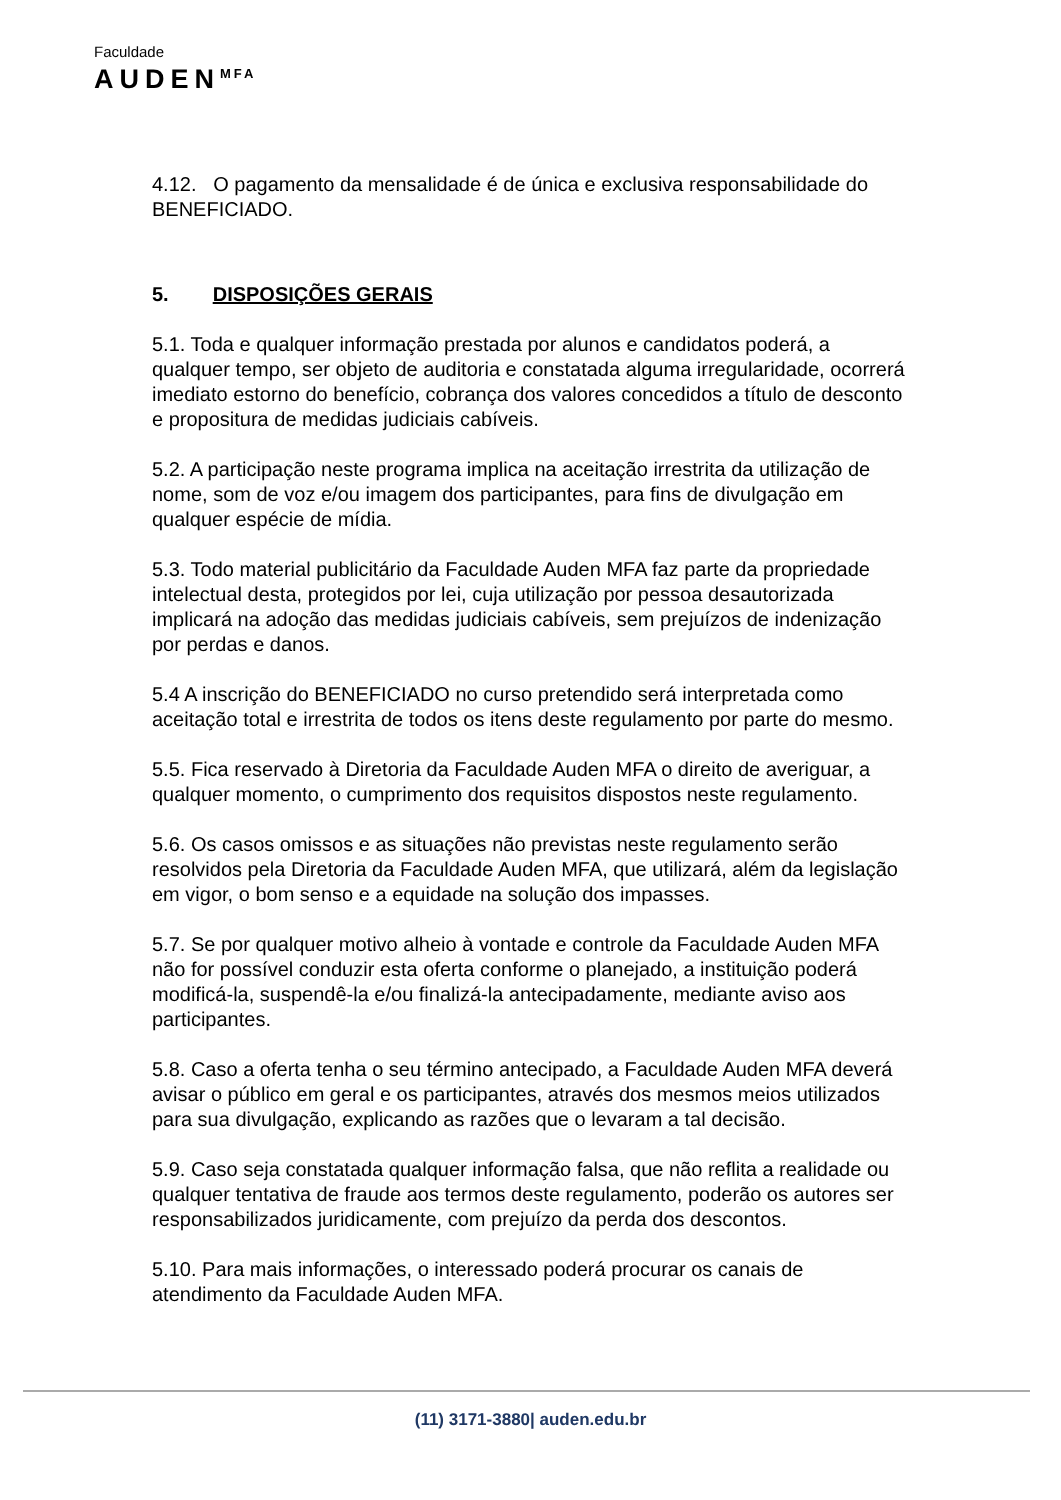Faculdade
AUDEN<sup>MFA</sup>
4.12. O pagamento da mensalidade é de única e exclusiva responsabilidade do BENEFICIADO.
5. DISPOSIÇÕES GERAIS
5.1. Toda e qualquer informação prestada por alunos e candidatos poderá, a qualquer tempo, ser objeto de auditoria e constatada alguma irregularidade, ocorrerá imediato estorno do benefício, cobrança dos valores concedidos a título de desconto e propositura de medidas judiciais cabíveis.
5.2. A participação neste programa implica na aceitação irrestrita da utilização de nome, som de voz e/ou imagem dos participantes, para fins de divulgação em qualquer espécie de mídia.
5.3. Todo material publicitário da Faculdade Auden MFA faz parte da propriedade intelectual desta, protegidos por lei, cuja utilização por pessoa desautorizada implicará na adoção das medidas judiciais cabíveis, sem prejuízos de indenização por perdas e danos.
5.4 A inscrição do BENEFICIADO no curso pretendido será interpretada como aceitação total e irrestrita de todos os itens deste regulamento por parte do mesmo.
5.5. Fica reservado à Diretoria da Faculdade Auden MFA o direito de averiguar, a qualquer momento, o cumprimento dos requisitos dispostos neste regulamento.
5.6. Os casos omissos e as situações não previstas neste regulamento serão resolvidos pela Diretoria da Faculdade Auden MFA, que utilizará, além da legislação em vigor, o bom senso e a equidade na solução dos impasses.
5.7. Se por qualquer motivo alheio à vontade e controle da Faculdade Auden MFA não for possível conduzir esta oferta conforme o planejado, a instituição poderá modificá-la, suspendê-la e/ou finalizá-la antecipadamente, mediante aviso aos participantes.
5.8. Caso a oferta tenha o seu término antecipado, a Faculdade Auden MFA deverá avisar o público em geral e os participantes, através dos mesmos meios utilizados para sua divulgação, explicando as razões que o levaram a tal decisão.
5.9. Caso seja constatada qualquer informação falsa, que não reflita a realidade ou qualquer tentativa de fraude aos termos deste regulamento, poderão os autores ser responsabilizados juridicamente, com prejuízo da perda dos descontos.
5.10. Para mais informações, o interessado poderá procurar os canais de atendimento da Faculdade Auden MFA.
(11) 3171-3880| auden.edu.br